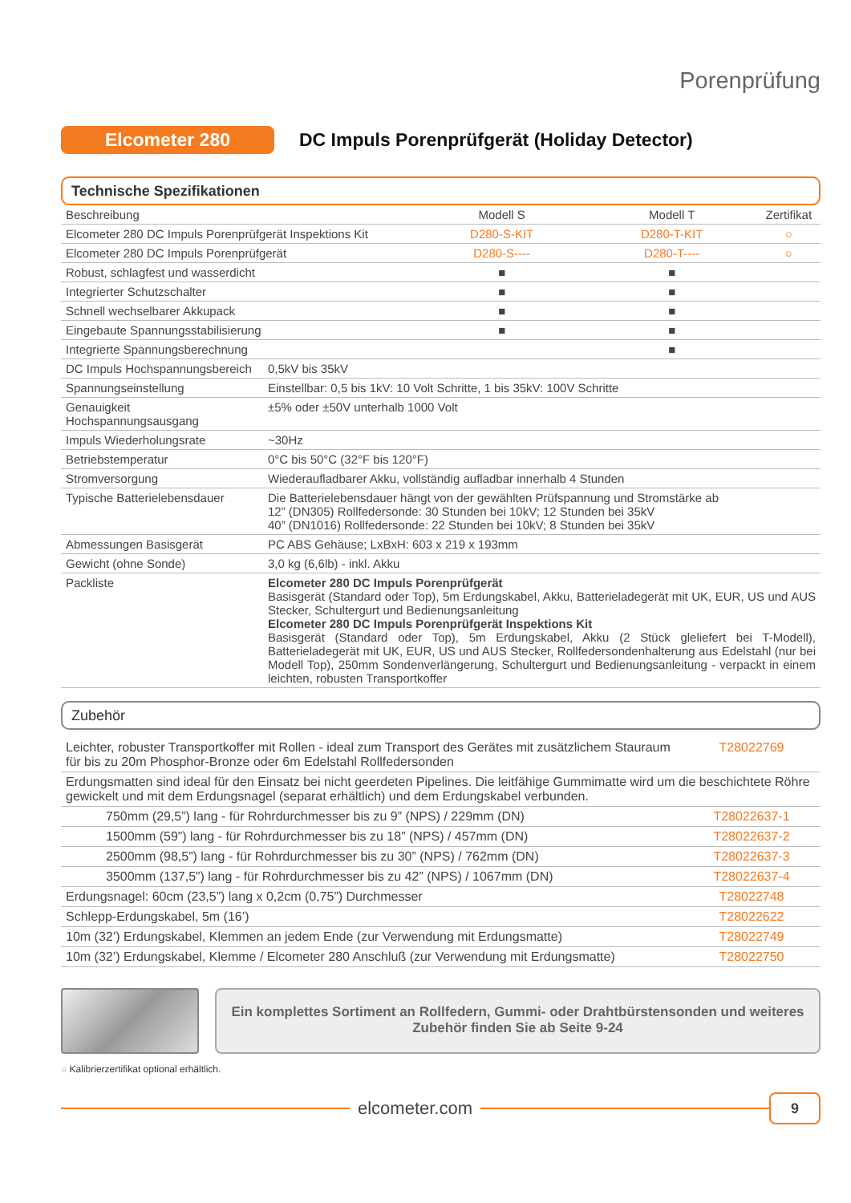Porenprüfung
Elcometer 280
DC Impuls Porenprüfgerät (Holiday Detector)
Technische Spezifikationen
| Beschreibung | Modell S | Modell T | Zertifikat |
| --- | --- | --- | --- |
| Elcometer 280 DC Impuls Porenprüfgerät Inspektions Kit | D280-S-KIT | D280-T-KIT | ○ |
| Elcometer 280 DC Impuls Porenprüfgerät | D280-S---- | D280-T---- | ○ |
| Robust, schlagfest und wasserdicht | ■ | ■ | |
| Integrierter Schutzschalter | ■ | ■ | |
| Schnell wechselbarer Akkupack | ■ | ■ | |
| Eingebaute Spannungsstabilisierung | ■ | ■ | |
| Integrierte Spannungsberechnung | | ■ | |
| DC Impuls Hochspannungsbereich | 0,5kV bis 35kV |
| Spannungseinstellung | Einstellbar: 0,5 bis 1kV: 10 Volt Schritte, 1 bis 35kV: 100V Schritte |
| Genauigkeit Hochspannungsausgang | ±5% oder ±50V unterhalb 1000 Volt |
| Impuls Wiederholungsrate | ~30Hz |
| Betriebstemperatur | 0°C bis 50°C (32°F bis 120°F) |
| Stromversorgung | Wiederaufladbarer Akku, vollständig aufladbar innerhalb 4 Stunden |
| Typische Batterielebensdauer | Die Batterielebensdauer hängt von der gewählten Prüfspannung und Stromstärke ab 12” (DN305) Rollfedersonde: 30 Stunden bei 10kV; 12 Stunden bei 35kV 40” (DN1016) Rollfedersonde: 22 Stunden bei 10kV; 8 Stunden bei 35kV |
| Abmessungen Basisgerät | PC ABS Gehäuse; LxBxH: 603 x 219 x 193mm |
| Gewicht (ohne Sonde) | 3,0 kg (6,6lb) - inkl. Akku |
| Packliste | Elcometer 280 DC Impuls Porenprüfgerät Basisgerät (Standard oder Top), 5m Erdungskabel, Akku, Batterieladegerät mit UK, EUR, US und AUS Stecker, Schultergurt und Bedienungsanleitung Elcometer 280 DC Impuls Porenprüfgerät Inspektions Kit Basisgerät (Standard oder Top), 5m Erdungskabel, Akku (2 Stück gleliefert bei T-Modell), Batterieladegerät mit UK, EUR, US und AUS Stecker, Rollfedersondenhalterung aus Edelstahl (nur bei Modell Top), 250mm Sondenverlängerung, Schultergurt und Bedienungsanleitung - verpackt in einem leichten, robusten Transportkoffer |
Zubehör
| Leichter, robuster Transportkoffer mit Rollen - ideal zum Transport des Gerätes mit zusätzlichem Stauraum für bis zu 20m Phosphor-Bronze oder 6m Edelstahl Rollfedersonden | T28022769 |
| Erdungsmatten sind ideal für den Einsatz bei nicht geerdeten Pipelines. Die leitfähige Gummimatte wird um die beschichtete Röhre gewickelt und mit dem Erdungsnagel (separat erhältlich) und dem Erdungskabel verbunden. | |
| 750mm (29,5”) lang - für Rohrdurchmesser bis zu 9” (NPS) / 229mm (DN) | T28022637-1 |
| 1500mm (59”) lang - für Rohrdurchmesser bis zu 18” (NPS) / 457mm (DN) | T28022637-2 |
| 2500mm (98,5”) lang - für Rohrdurchmesser bis zu 30” (NPS) / 762mm (DN) | T28022637-3 |
| 3500mm (137,5”) lang - für Rohrdurchmesser bis zu 42” (NPS) / 1067mm (DN) | T28022637-4 |
| Erdungsnagel: 60cm (23,5”) lang x 0,2cm (0,75”) Durchmesser | T28022748 |
| Schlepp-Erdungskabel, 5m (16’) | T28022622 |
| 10m (32’) Erdungskabel, Klemmen an jedem Ende (zur Verwendung mit Erdungsmatte) | T28022749 |
| 10m (32’) Erdungskabel, Klemme / Elcometer 280 Anschluß (zur Verwendung mit Erdungsmatte) | T28022750 |
Ein komplettes Sortiment an Rollfedern, Gummi- oder Drahtbürstensonden und weiteres Zubehör finden Sie ab Seite 9-24
○ Kalibrierzertifikat optional erhältlich.
elcometer.com
9